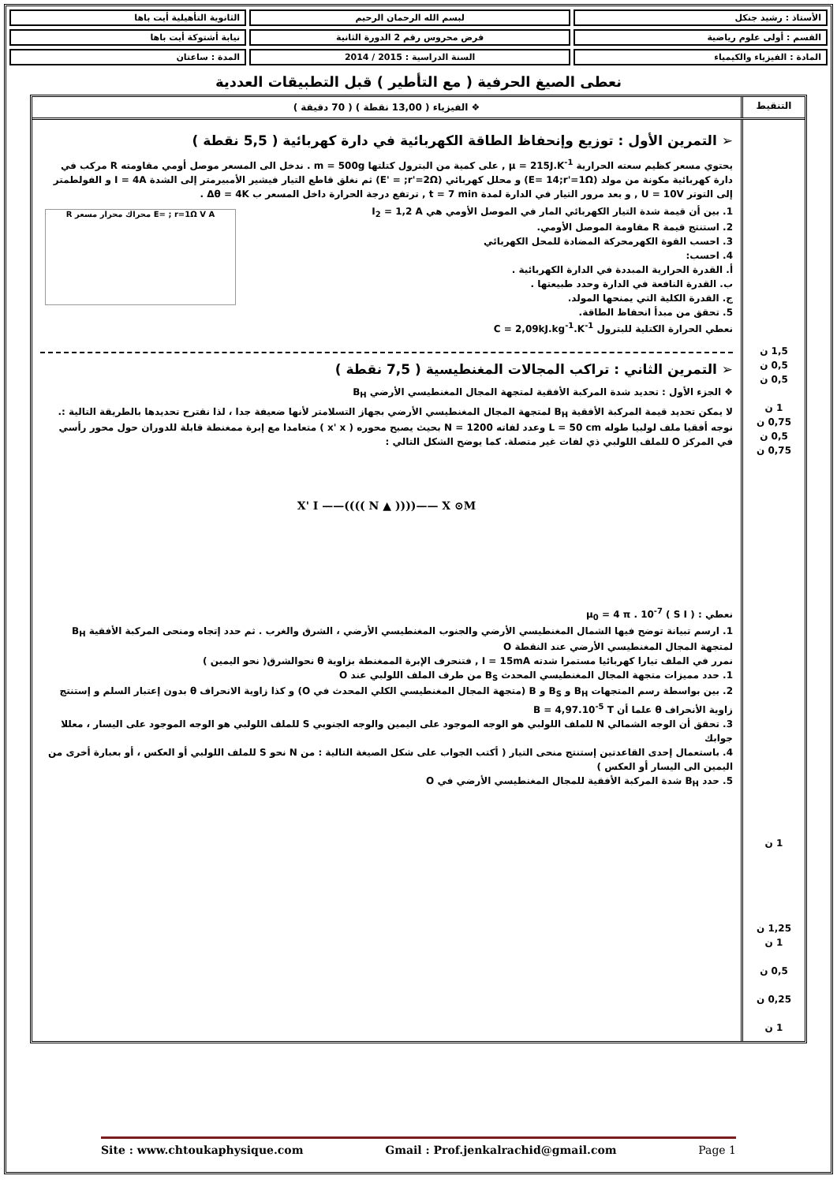| الأستاذ : رشيد جنكل | لبسم الله الرحمان الرحيم | الثانوية التأهيلية أيت باها |
| القسم : أولى علوم رياضية | فرض محروس رقم 2 الدورة الثانية | نيابة أشتوكة أيت باها |
| المادة : الفيزياء والكيمياء | السنة الدراسية : 2015 / 2014 | المدة : ساعتان |
نعطى الصيغ الحرفية ( مع التأطير ) قبل التطبيقات العددية
التنقيط ❖ الفيزياء ( 13,00 نقطة ) ( 70 دقيقة )
1,5 ن
0,5 ن
0,5 ن
1 ن
0,75 ن
0,5 ن
0,75 ن
1 ن
1,25 ن
1 ن
0,5 ن
0,25 ن
1 ن
➢ التمرين الأول : توزيع وإنحفاظ الطاقة الكهربائية في دارة كهربائية ( 5,5 نقطة )
يحتوي مسعر كظيم سعته الحرارية μ = 215J.K<sup>-1</sup> , على كمية من البترول كتلتها m = 500g . ندخل الى المسعر موصل أومي مقاومته R مركب في دارة كهربائية مكونة من مولد (E= 14;r'=1Ω) و محلل كهربائي (E' = ;r'=2Ω) ثم نغلق قاطع التيار فيشير الأمبيرمتر إلى الشدة I = 4A و الفولطمتر إلى التوتر U = 10V , و بعد مرور التيار في الدارة لمدة t = 7 min , ترتفع درجة الحرارة داخل المسعر ب Δθ = 4K .
E= ; r=1Ω V A محراك محرار مسعر R
1. بين أن قيمة شدة التيار الكهربائي المار في الموصل الأومي هي I<sub>2</sub> = 1,2 A
2. استنتج قيمة R مقاومة الموصل الأومي.
3. احسب القوة الكهرمحركة المضادة للمحل الكهربائي
4. احسب:
أ. القدرة الحرارية المبددة في الدارة الكهربائية .
ب. القدرة النافعة في الدارة وحدد طبيعتها .
ج. القدرة الكلية التي يمنحها المولد.
5. تحقق من مبدأ انحفاظ الطاقة.
نعطي الحرارة الكتلية للبترول C = 2,09kJ.kg<sup>-1</sup>.K<sup>-1</sup>
➢ التمرين الثاني : تراكب المجالات المغنطيسية ( 7,5 نقطة )
❖ الجزء الأول : تحديد شدة المركبة الأفقية لمتجهة المجال المغنطيسي الأرضي B<sub>H</sub>
لا يمكن تحديد قيمة المركبة الأفقية B<sub>H</sub> لمتجهة المجال المغنطيسي الأرضي بجهاز التسلامتر لأنها ضعيفة جدا ، لذا نقترح تحديدها بالطريقة التالية :. نوجه أفقيا ملف لولبيا طوله L = 50 cm وعدد لفاته N = 1200 بحيث يصبح محوره ( x' x ) متعامدا مع إبرة ممغنطة قابلة للدوران حول محور رأسي في المركز O للملف اللولبي ذي لفات غير متصلة. كما يوضح الشكل التالي :
X' I ——(((( N ▲ ))))—— X ⊙M
نعطي : μ<sub>0</sub> = 4 π . 10<sup>-7</sup> ( S I )
1. ارسم تبيانة توضح فيها الشمال المغنطيسي الأرضي والجنوب المغنطيسي الأرضي ، الشرق والغرب . ثم حدد إتجاه ومنحى المركبة الأفقية B<sub>H</sub> لمتجهة المجال المغنطيسي الأرضي عند النقطة O
نمرر في الملف تيارا كهربائيا مستمرا شدته I = 15mA , فتنحرف الإبرة الممغنطة بزاوية θ نحوالشرق( نحو اليمين )
1. حدد مميزات متجهة المجال المغنطيسي المحدث B<sub>S</sub> من طرف الملف اللولبي عند O
2. بين بواسطة رسم المتجهات B<sub>H</sub> و B<sub>S</sub> و B (متجهة المجال المغنطيسي الكلي المحدث في O) و كذا زاوية الانحراف θ بدون إعتبار السلم و إستنتج زاوية الأنحراف θ علما أن B = 4,97.10<sup>-5</sup> T
3. تحقق أن الوجه الشمالي N للملف اللولبي هو الوجه الموجود على اليمين والوجه الجنوبي S للملف اللولبي هو الوجه الموجود على اليسار ، معللا جوابك
4. باستعمال إحدى القاعدتين إستنتج منحى التيار ( أكتب الجواب على شكل الصيغة التالية : من N نحو S للملف اللولبي أو العكس ، أو بعبارة أخرى من اليمين الى اليسار أو العكس )
5. حدد B<sub>H</sub> شدة المركبة الأفقية للمجال المغنطيسي الأرضي في O
Site : www.chtoukaphysique.com Gmail : Prof.jenkalrachid@gmail.com Page 1